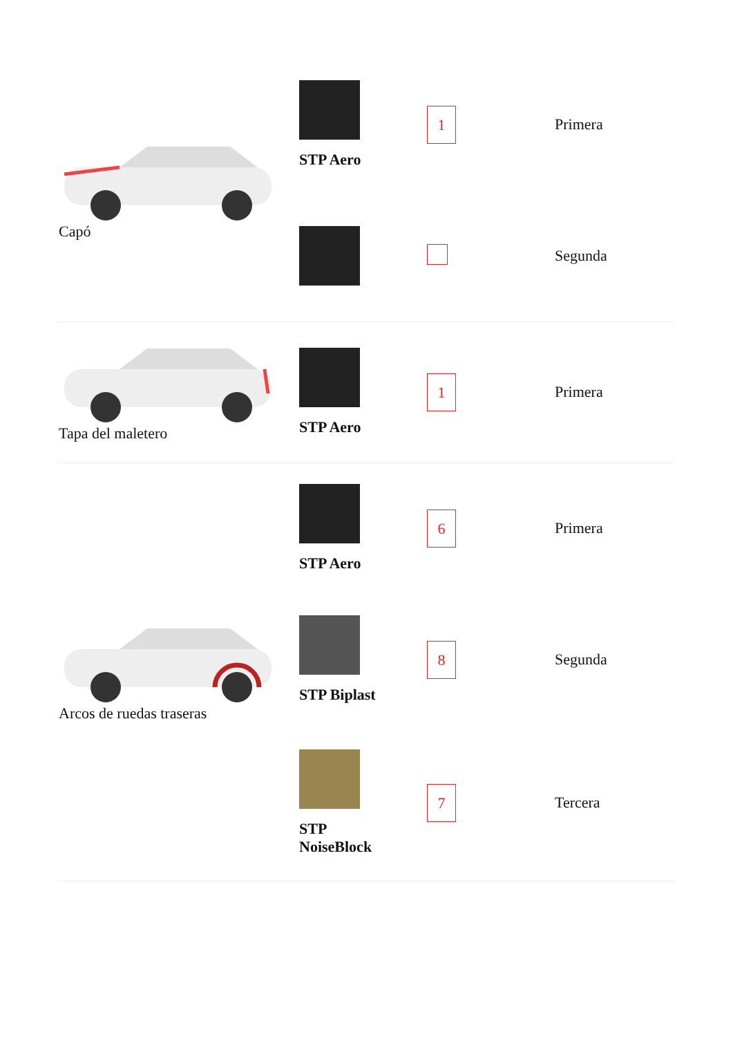| Capó | STP Aero | 1 | Primera |
| | | | Segunda |
| Tapa del maletero | STP Aero | 1 | Primera |
| Arcos de ruedas traseras | STP Aero | 6 | Primera |
| | STP Biplast | 8 | Segunda |
| | STP NoiseBlock | 7 | Tercera |